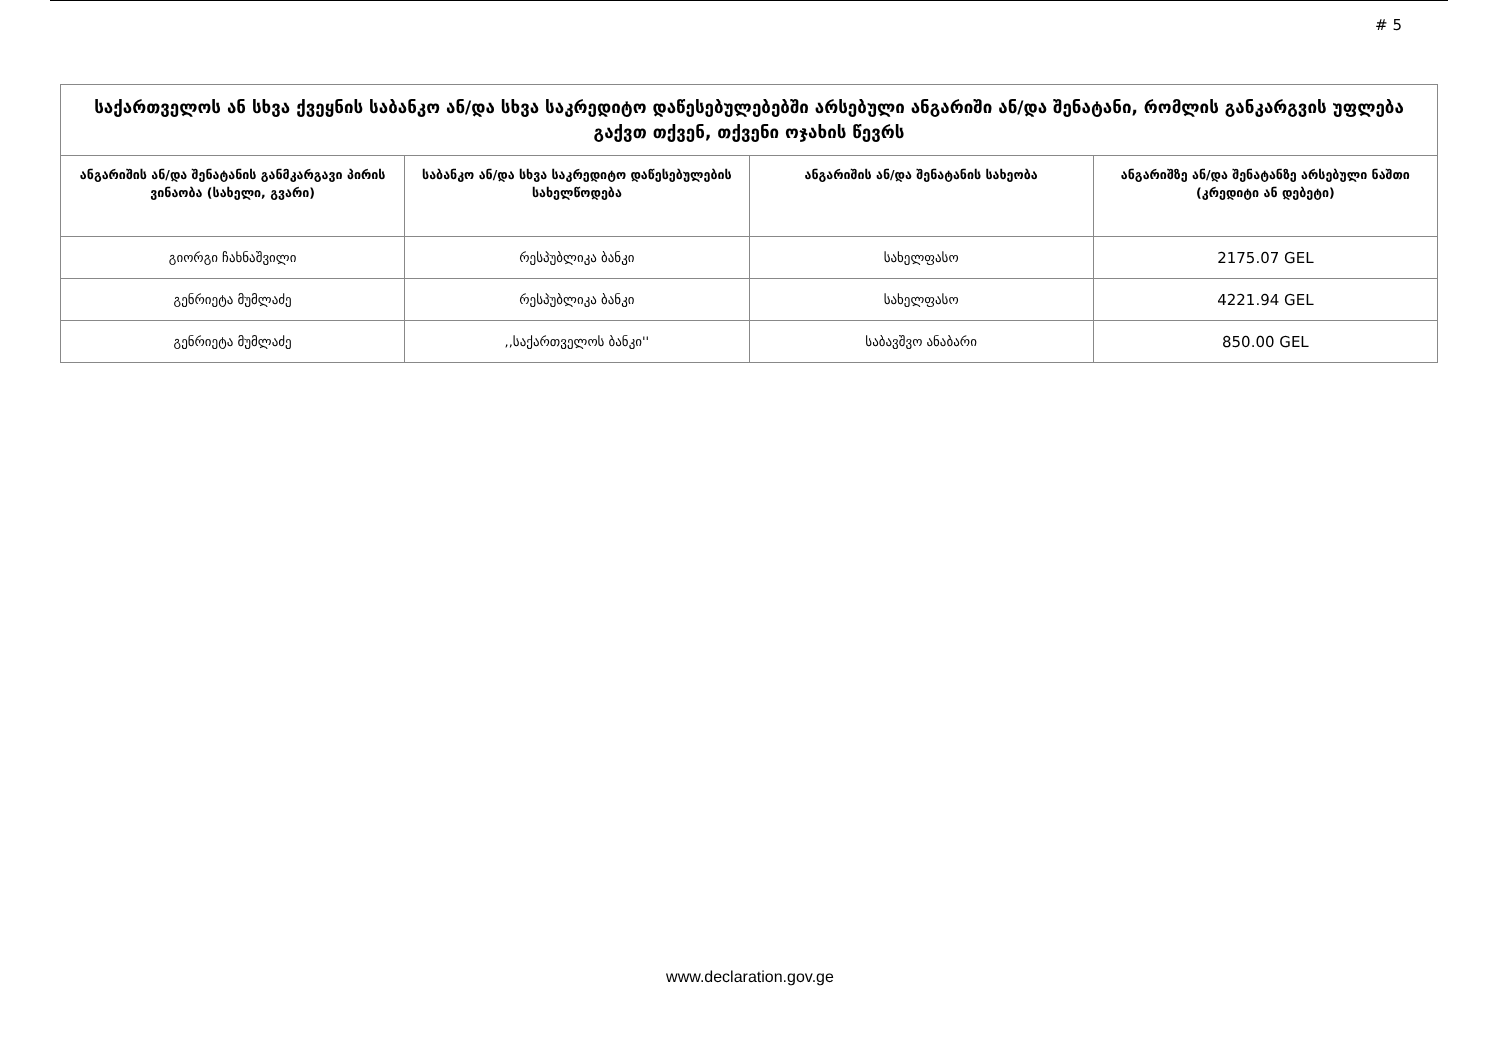# 5
| საქართველოს ან სხვა ქვეყნის საბანკო ან/და სხვა საკრედიტო დაწესებულებებში არსებული ანგარიში ან/და შენატანი, რომლის განკარგვის უფლება გაქვთ თქვენ, თქვენი ოჯახის წევრს | | | |
| --- | --- | --- | --- |
| ანგარიშის ან/და შენატანის განმკარგავი პირის ვინაობა (სახელი, გვარი) | საბანკო ან/და სხვა საკრედიტო დაწესებულების სახელწოდება | ანგარიშის ან/და შენატანის სახეობა | ანგარიშზე ან/და შენატანზე არსებული ნაშთი (კრედიტი ან დებეტი) |
| გიორგი ჩახნაშვილი | რესპუბლიკა ბანკი | სახელფასო | 2175.07 GEL |
| გენრიეტა მუმლაძე | რესპუბლიკა ბანკი | სახელფასო | 4221.94 GEL |
| გენრიეტა მუმლაძე | ,,საქართველოს ბანკი'' | საბავშვო ანაბარი | 850.00 GEL |
www.declaration.gov.ge